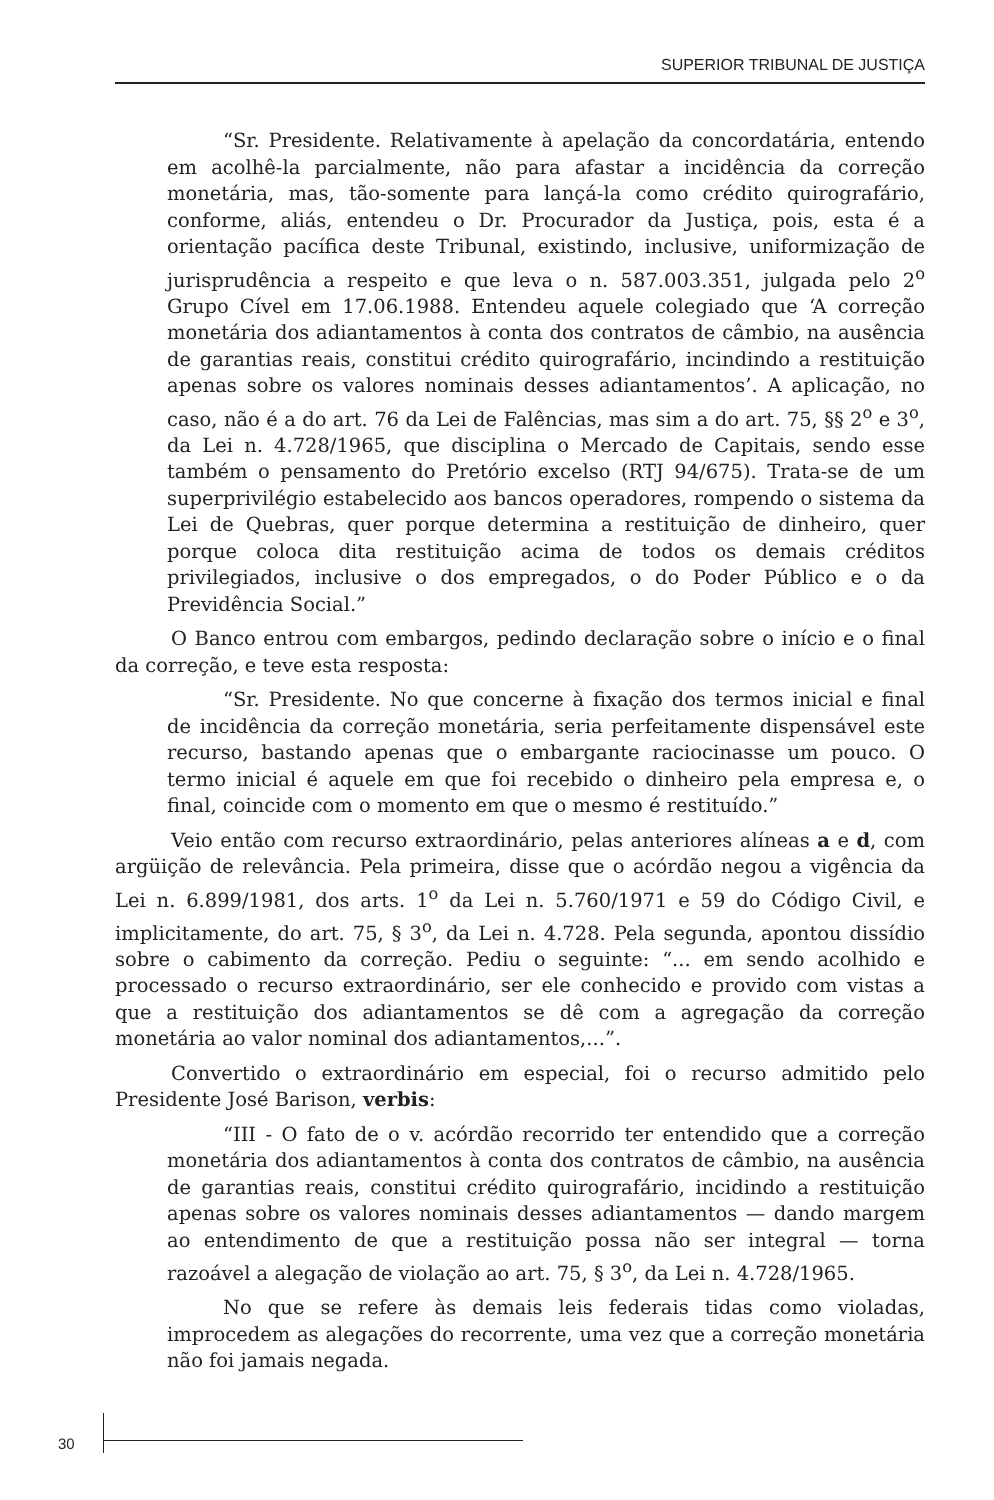SUPERIOR TRIBUNAL DE JUSTIÇA
“Sr. Presidente. Relativamente à apelação da concordatária, entendo em acolhê-la parcialmente, não para afastar a incidência da correção monetária, mas, tão-somente para lançá-la como crédito quirografário, conforme, aliás, entendeu o Dr. Procurador da Justiça, pois, esta é a orientação pacífica deste Tribunal, existindo, inclusive, uniformização de jurisprudência a respeito e que leva o n. 587.003.351, julgada pelo 2<sup>o</sup> Grupo Cível em 17.06.1988. Entendeu aquele colegiado que ‘A correção monetária dos adiantamentos à conta dos contratos de câmbio, na ausência de garantias reais, constitui crédito quirografário, incindindo a restituição apenas sobre os valores nominais desses adiantamentos’. A aplicação, no caso, não é a do art. 76 da Lei de Falências, mas sim a do art. 75, §§ 2<sup>o</sup> e 3<sup>o</sup>, da Lei n. 4.728/1965, que disciplina o Mercado de Capitais, sendo esse também o pensamento do Pretório excelso (RTJ 94/675). Trata-se de um superprivilégio estabelecido aos bancos operadores, rompendo o sistema da Lei de Quebras, quer porque determina a restituição de dinheiro, quer porque coloca dita restituição acima de todos os demais créditos privilegiados, inclusive o dos empregados, o do Poder Público e o da Previdência Social.”
O Banco entrou com embargos, pedindo declaração sobre o início e o final da correção, e teve esta resposta:
“Sr. Presidente. No que concerne à fixação dos termos inicial e final de incidência da correção monetária, seria perfeitamente dispensável este recurso, bastando apenas que o embargante raciocinasse um pouco. O termo inicial é aquele em que foi recebido o dinheiro pela empresa e, o final, coincide com o momento em que o mesmo é restituído.”
Veio então com recurso extraordinário, pelas anteriores alíneas a e d, com argüição de relevância. Pela primeira, disse que o acórdão negou a vigência da Lei n. 6.899/1981, dos arts. 1<sup>o</sup> da Lei n. 5.760/1971 e 59 do Código Civil, e implicitamente, do art. 75, § 3<sup>o</sup>, da Lei n. 4.728. Pela segunda, apontou dissídio sobre o cabimento da correção. Pediu o seguinte: “... em sendo acolhido e processado o recurso extraordinário, ser ele conhecido e provido com vistas a que a restituição dos adiantamentos se dê com a agregação da correção monetária ao valor nominal dos adiantamentos,...”.
Convertido o extraordinário em especial, foi o recurso admitido pelo Presidente José Barison, verbis:
“III - O fato de o v. acórdão recorrido ter entendido que a correção monetária dos adiantamentos à conta dos contratos de câmbio, na ausência de garantias reais, constitui crédito quirografário, incidindo a restituição apenas sobre os valores nominais desses adiantamentos — dando margem ao entendimento de que a restituição possa não ser integral — torna razoável a alegação de violação ao art. 75, § 3<sup>o</sup>, da Lei n. 4.728/1965.
No que se refere às demais leis federais tidas como violadas, improcedem as alegações do recorrente, uma vez que a correção monetária não foi jamais negada.
30